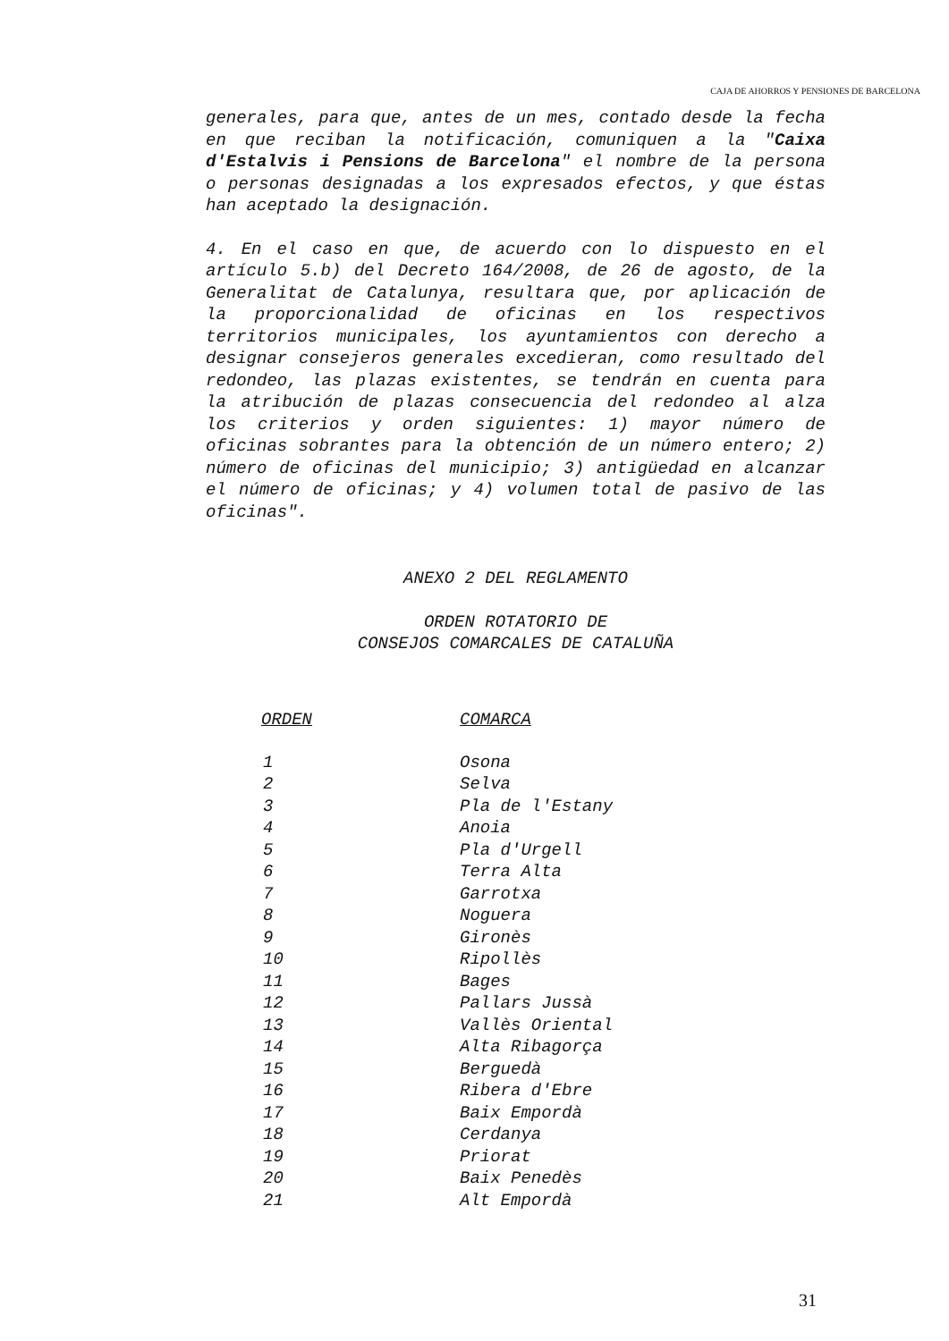CAJA DE AHORROS Y PENSIONES DE BARCELONA
generales, para que, antes de un mes, contado desde la fecha en que reciban la notificación, comuniquen a la "Caixa d'Estalvis i Pensions de Barcelona" el nombre de la persona o personas designadas a los expresados efectos, y que éstas han aceptado la designación.
4. En el caso en que, de acuerdo con lo dispuesto en el artículo 5.b) del Decreto 164/2008, de 26 de agosto, de la Generalitat de Catalunya, resultara que, por aplicación de la proporcionalidad de oficinas en los respectivos territorios municipales, los ayuntamientos con derecho a designar consejeros generales excedieran, como resultado del redondeo, las plazas existentes, se tendrán en cuenta para la atribución de plazas consecuencia del redondeo al alza los criterios y orden siguientes: 1) mayor número de oficinas sobrantes para la obtención de un número entero; 2) número de oficinas del municipio; 3) antigüedad en alcanzar el número de oficinas; y 4) volumen total de pasivo de las oficinas".
ANEXO 2 DEL REGLAMENTO
ORDEN ROTATORIO DE
CONSEJOS COMARCALES DE CATALUÑA
| ORDEN | COMARCA |
| --- | --- |
| 1 | Osona |
| 2 | Selva |
| 3 | Pla de l'Estany |
| 4 | Anoia |
| 5 | Pla d'Urgell |
| 6 | Terra Alta |
| 7 | Garrotxa |
| 8 | Noguera |
| 9 | Gironès |
| 10 | Ripollès |
| 11 | Bages |
| 12 | Pallars Jussà |
| 13 | Vallès Oriental |
| 14 | Alta Ribagorça |
| 15 | Berguedà |
| 16 | Ribera d'Ebre |
| 17 | Baix Empordà |
| 18 | Cerdanya |
| 19 | Priorat |
| 20 | Baix Penedès |
| 21 | Alt Empordà |
31